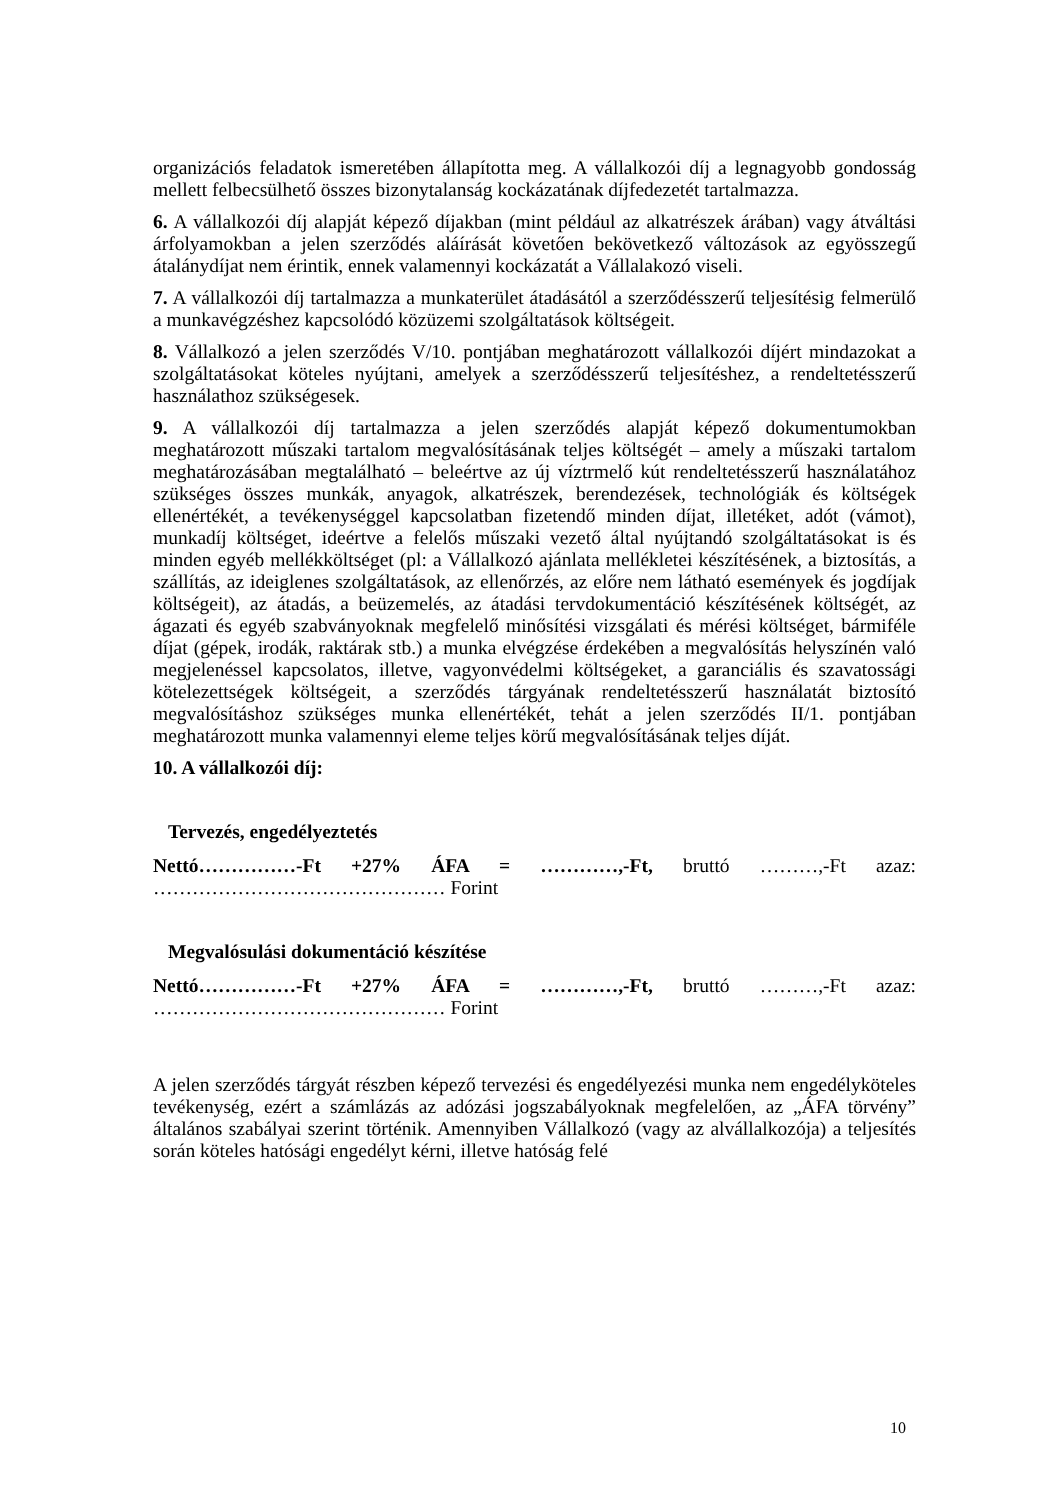organizációs feladatok ismeretében állapította meg. A vállalkozói díj a legnagyobb gondosság mellett felbecsülhető összes bizonytalanság kockázatának díjfedezetét tartalmazza.
6. A vállalkozói díj alapját képező díjakban (mint például az alkatrészek árában) vagy átváltási árfolyamokban a jelen szerződés aláírását követően bekövetkező változások az egyösszegű átalánydíjat nem érintik, ennek valamennyi kockázatát a Vállalakozó viseli.
7. A vállalkozói díj tartalmazza a munkaterület átadásától a szerződésszerű teljesítésig felmerülő a munkavégzéshez kapcsolódó közüzemi szolgáltatások költségeit.
8. Vállalkozó a jelen szerződés V/10. pontjában meghatározott vállalkozói díjért mindazokat a szolgáltatásokat köteles nyújtani, amelyek a szerződésszerű teljesítéshez, a rendeltetésszerű használathoz szükségesek.
9. A vállalkozói díj tartalmazza a jelen szerződés alapját képező dokumentumokban meghatározott műszaki tartalom megvalósításának teljes költségét – amely a műszaki tartalom meghatározásában megtalálható – beleértve az új víztrmelő kút rendeltetésszerű használatához szükséges összes munkák, anyagok, alkatrészek, berendezések, technológiák és költségek ellenértékét, a tevékenységgel kapcsolatban fizetendő minden díjat, illetéket, adót (vámot), munkadíj költséget, ideértve a felelős műszaki vezető által nyújtandó szolgáltatásokat is és minden egyéb mellékköltséget (pl: a Vállalkozó ajánlata mellékletei készítésének, a biztosítás, a szállítás, az ideiglenes szolgáltatások, az ellenőrzés, az előre nem látható események és jogdíjak költségeit), az átadás, a beüzemelés, az átadási tervdokumentáció készítésének költségét, az ágazati és egyéb szabványoknak megfelelő minősítési vizsgálati és mérési költséget, bármiféle díjat (gépek, irodák, raktárak stb.) a munka elvégzése érdekében a megvalósítás helyszínén való megjelenéssel kapcsolatos, illetve, vagyonvédelmi költségeket, a garanciális és szavatossági kötelezettségek költségeit, a szerződés tárgyának rendeltetésszerű használatát biztosító megvalósításhoz szükséges munka ellenértékét, tehát a jelen szerződés II/1. pontjában meghatározott munka valamennyi eleme teljes körű megvalósításának teljes díját.
10. A vállalkozói díj:
Tervezés, engedélyeztetés
Nettó……………-Ft +27% ÁFA = …………,-Ft, bruttó ………,-Ft azaz: ……………………………………… Forint
Megvalósulási dokumentáció készítése
Nettó……………-Ft +27% ÁFA = …………,-Ft, bruttó ………,-Ft azaz: ……………………………………… Forint
A jelen szerződés tárgyát részben képező tervezési és engedélyezési munka nem engedélyköteles tevékenység, ezért a számlázás az adózási jogszabályoknak megfelelően, az „ÁFA törvény” általános szabályai szerint történik. Amennyiben Vállalkozó (vagy az alvállalkozója) a teljesítés során köteles hatósági engedélyt kérni, illetve hatóság felé
10